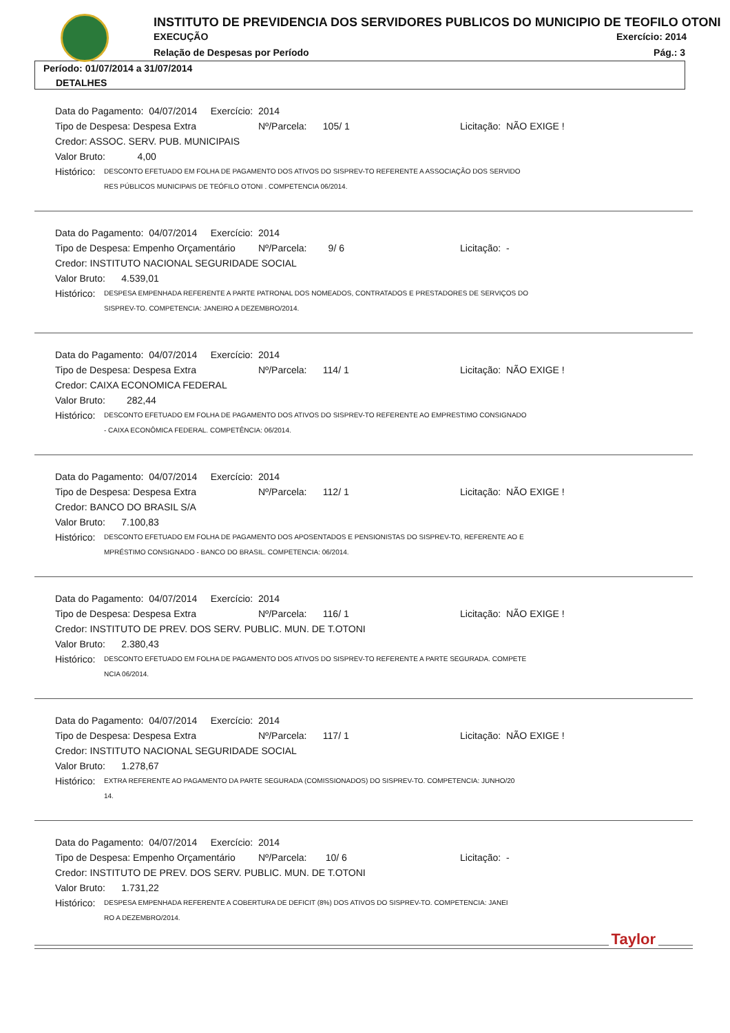INSTITUTO DE PREVIDENCIA DOS SERVIDORES PUBLICOS DO MUNICIPIO DE TEOFILO OTONI
EXECUÇÃO Exercício: 2014
Relação de Despesas por Período
Pág.: 3
Período: 01/07/2014 a 31/07/2014
DETALHES
Data do Pagamento: 04/07/2014 Exercício: 2014
Tipo de Despesa: Despesa Extra Nº/Parcela: 105/ 1 Licitação: NÃO EXIGE !
Credor: ASSOC. SERV. PUB. MUNICIPAIS
Valor Bruto: 4,00
Histórico: DESCONTO EFETUADO EM FOLHA DE PAGAMENTO DOS ATIVOS DO SISPREV-TO REFERENTE A ASSOCIAÇÃO DOS SERVIDO
RES PÚBLICOS MUNICIPAIS DE TEÓFILO OTONI . COMPETENCIA 06/2014.
Data do Pagamento: 04/07/2014 Exercício: 2014
Tipo de Despesa: Empenho Orçamentário Nº/Parcela: 9/ 6 Licitação: -
Credor: INSTITUTO NACIONAL SEGURIDADE SOCIAL
Valor Bruto: 4.539,01
Histórico: DESPESA EMPENHADA REFERENTE A PARTE PATRONAL DOS NOMEADOS, CONTRATADOS E PRESTADORES DE SERVIÇOS DO
SISPREV-TO. COMPETENCIA: JANEIRO A DEZEMBRO/2014.
Data do Pagamento: 04/07/2014 Exercício: 2014
Tipo de Despesa: Despesa Extra Nº/Parcela: 114/ 1 Licitação: NÃO EXIGE !
Credor: CAIXA ECONOMICA FEDERAL
Valor Bruto: 282,44
Histórico: DESCONTO EFETUADO EM FOLHA DE PAGAMENTO DOS ATIVOS DO SISPREV-TO REFERENTE AO EMPRESTIMO CONSIGNADO
- CAIXA ECONÔMICA FEDERAL. COMPETÊNCIA: 06/2014.
Data do Pagamento: 04/07/2014 Exercício: 2014
Tipo de Despesa: Despesa Extra Nº/Parcela: 112/ 1 Licitação: NÃO EXIGE !
Credor: BANCO DO BRASIL S/A
Valor Bruto: 7.100,83
Histórico: DESCONTO EFETUADO EM FOLHA DE PAGAMENTO DOS APOSENTADOS E PENSIONISTAS DO SISPREV-TO, REFERENTE AO E
MPRÉSTIMO CONSIGNADO - BANCO DO BRASIL. COMPETENCIA: 06/2014.
Data do Pagamento: 04/07/2014 Exercício: 2014
Tipo de Despesa: Despesa Extra Nº/Parcela: 116/ 1 Licitação: NÃO EXIGE !
Credor: INSTITUTO DE PREV. DOS SERV. PUBLIC. MUN. DE T.OTONI
Valor Bruto: 2.380,43
Histórico: DESCONTO EFETUADO EM FOLHA DE PAGAMENTO DOS ATIVOS DO SISPREV-TO REFERENTE A PARTE SEGURADA. COMPETE
NCIA 06/2014.
Data do Pagamento: 04/07/2014 Exercício: 2014
Tipo de Despesa: Despesa Extra Nº/Parcela: 117/ 1 Licitação: NÃO EXIGE !
Credor: INSTITUTO NACIONAL SEGURIDADE SOCIAL
Valor Bruto: 1.278,67
Histórico: EXTRA REFERENTE AO PAGAMENTO DA PARTE SEGURADA (COMISSIONADOS) DO SISPREV-TO. COMPETENCIA: JUNHO/20
14.
Data do Pagamento: 04/07/2014 Exercício: 2014
Tipo de Despesa: Empenho Orçamentário Nº/Parcela: 10/ 6 Licitação: -
Credor: INSTITUTO DE PREV. DOS SERV. PUBLIC. MUN. DE T.OTONI
Valor Bruto: 1.731,22
Histórico: DESPESA EMPENHADA REFERENTE A COBERTURA DE DEFICIT (8%) DOS ATIVOS DO SISPREV-TO. COMPETENCIA: JANEI
RO A DEZEMBRO/2014.
Taylor